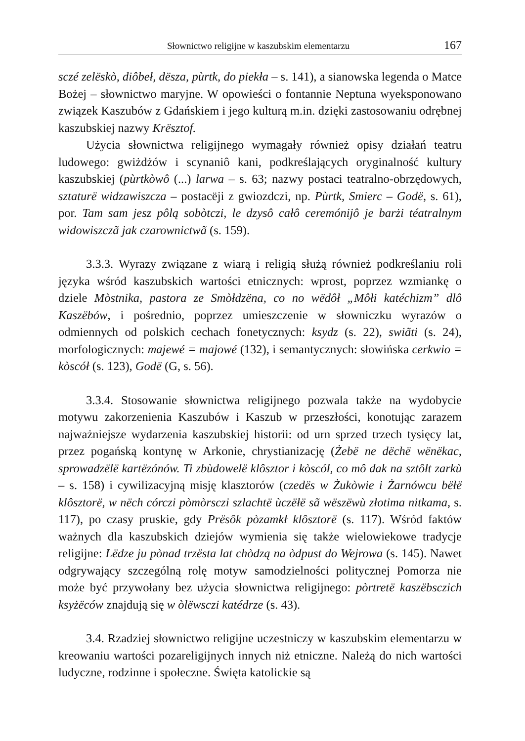Słownictwo religijne w kaszubskim elementarzu 167
sczé zelëskò, diôbeł, dësza, pùrtk, do piekła – s. 141), a sianowska legenda o Matce Bożej – słownictwo maryjne. W opowieści o fontannie Neptuna wyeksponowano związek Kaszubów z Gdańskiem i jego kulturą m.in. dzięki zastosowaniu odrębnej kaszubskiej nazwy Krësztof.
Użycia słownictwa religijnego wymagały również opisy działań teatru ludowego: gwiżdżów i scynaniô kani, podkreślających oryginalność kultury kaszubskiej (pùrtkòwô (...) larwa – s. 63; nazwy postaci teatralno-obrzędowych, sztaturë widzawiszcza – postacëji z gwiozdczi, np. Pùrtk, Smierc – Godë, s. 61), por. Tam sam jesz pôlą sobòtczi, le dzysô całô ceremónijô je barżi téatralnym widowiszczã jak czarownictwã (s. 159).
3.3.3. Wyrazy związane z wiarą i religią służą również podkreślaniu roli języka wśród kaszubskich wartości etnicznych: wprost, poprzez wzmiankę o dziele Mòstnika, pastora ze Smòłdzëna, co no wëdôł „Môłi katéchizm” dlô Kaszëbów, i pośrednio, poprzez umieszczenie w słowniczku wyrazów o odmiennych od polskich cechach fonetycznych: ksydz (s. 22), swiãti (s. 24), morfologicznych: majewé = majowé (132), i semantycznych: słowińska cerkwio = kòscół (s. 123), Godë (G, s. 56).
3.3.4. Stosowanie słownictwa religijnego pozwala także na wydobycie motywu zakorzenienia Kaszubów i Kaszub w przeszłości, konotując zarazem najważniejsze wydarzenia kaszubskiej historii: od urn sprzed trzech tysięcy lat, przez pogańską kontynę w Arkonie, chrystianizację (Żebë ne dëchë wënëkac, sprowadzëlë kartëzónów. Ti zbùdowelë klôsztor i kòscół, co mô dak na sztôłt zarkù – s. 158) i cywilizacyjną misję klasztorów (czedës w Żukòwie i Żarnówcu bëłë klôsztorë, w nëch córczi pòmòrsczi szlachtë ùczëłë sã wëszëwù złotima nitkama, s. 117), po czasy pruskie, gdy Prësôk pòzamkł klôsztorë (s. 117). Wśród faktów ważnych dla kaszubskich dziejów wymienia się także wielowiekowe tradycje religijne: Lëdze ju pònad trzësta lat chòdzą na òdpust do Wejrowa (s. 145). Nawet odgrywający szczególną rolę motyw samodzielności politycznej Pomorza nie może być przywołany bez użycia słownictwa religijnego: pòrtretë kaszëbsczich ksyżëców znajdują się w òlëwsczi katédrze (s. 43).
3.4. Rzadziej słownictwo religijne uczestniczy w kaszubskim elementarzu w kreowaniu wartości pozareligijnych innych niż etniczne. Należą do nich wartości ludyczne, rodzinne i społeczne. Święta katolickie są